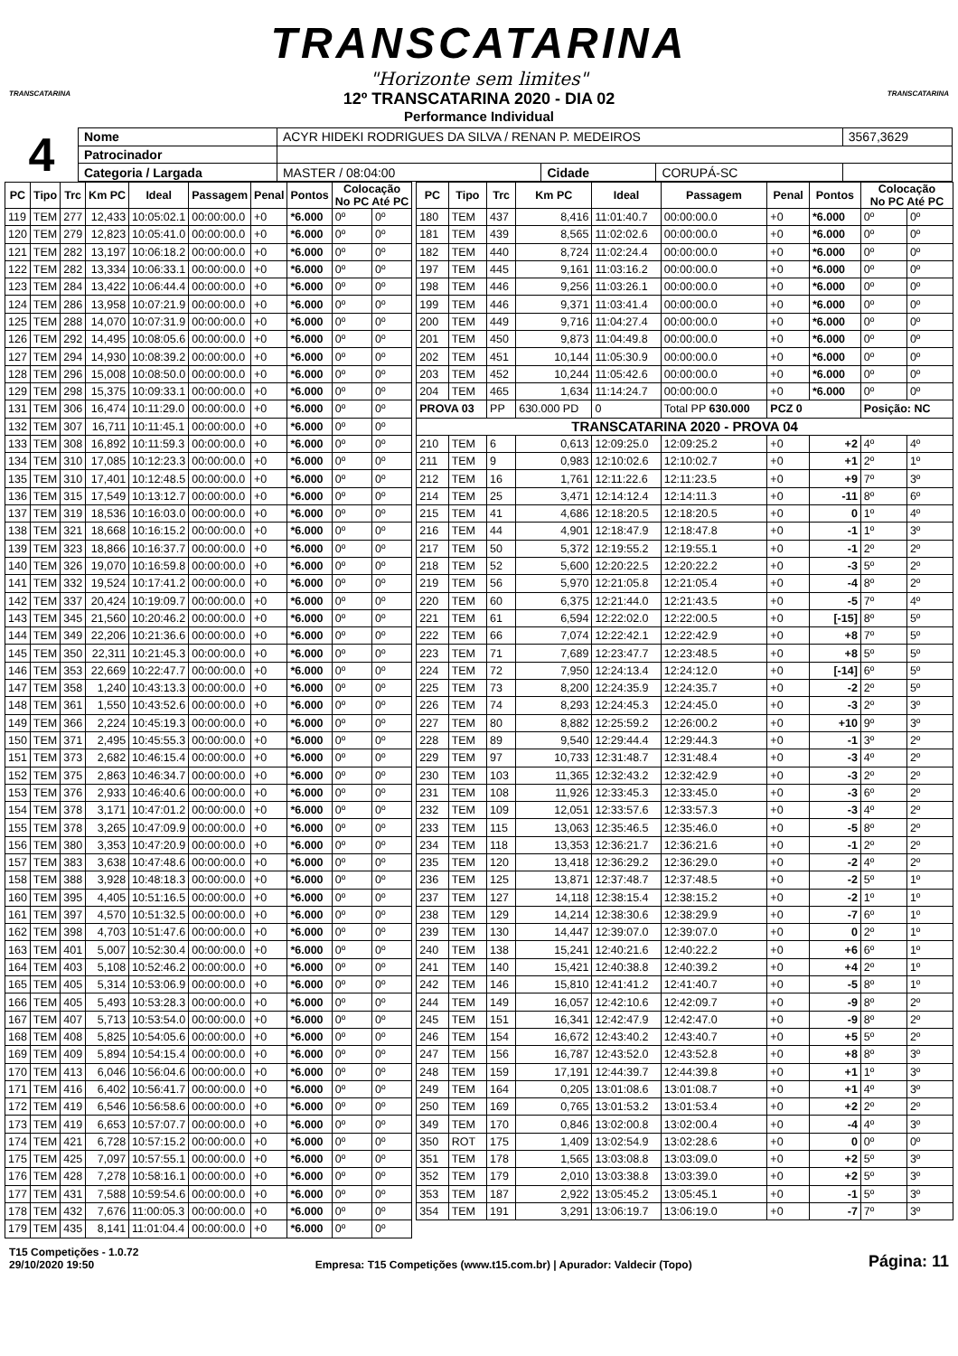TRANSCATARINA
"Horizonte sem limites"
TRANSCATARINA
12º TRANSCATARINA 2020 - DIA 02
Performance Individual
TRANSCATARINA
4
| Nome | ACYR HIDEKI RODRIGUES DA SILVA / RENAN P. MEDEIROS | | | 3567,3629 |
| Patrocinador | | | | |
| Categoria / Largada | MASTER / 08:04:00 | Cidade | CORUPÁ-SC | |
| PC | Tipo | Trc | Km PC | Ideal | Passagem | Penal | Pontos | Colocação No PC Até PC | |
| --- | --- | --- | --- | --- | --- | --- | --- | --- | --- |
| 119 | TEM | 277 | 12,433 | 10:05:02.1 | 00:00:00.0 | +0 | *6.000 | 0º | 0º |
| 120 | TEM | 279 | 12,823 | 10:05:41.0 | 00:00:00.0 | +0 | *6.000 | 0º | 0º |
| 121 | TEM | 282 | 13,197 | 10:06:18.2 | 00:00:00.0 | +0 | *6.000 | 0º | 0º |
| 122 | TEM | 282 | 13,334 | 10:06:33.1 | 00:00:00.0 | +0 | *6.000 | 0º | 0º |
| 123 | TEM | 284 | 13,422 | 10:06:44.4 | 00:00:00.0 | +0 | *6.000 | 0º | 0º |
| 124 | TEM | 286 | 13,958 | 10:07:21.9 | 00:00:00.0 | +0 | *6.000 | 0º | 0º |
| 125 | TEM | 288 | 14,070 | 10:07:31.9 | 00:00:00.0 | +0 | *6.000 | 0º | 0º |
| 126 | TEM | 292 | 14,495 | 10:08:05.6 | 00:00:00.0 | +0 | *6.000 | 0º | 0º |
| 127 | TEM | 294 | 14,930 | 10:08:39.2 | 00:00:00.0 | +0 | *6.000 | 0º | 0º |
| 128 | TEM | 296 | 15,008 | 10:08:50.0 | 00:00:00.0 | +0 | *6.000 | 0º | 0º |
| 129 | TEM | 298 | 15,375 | 10:09:33.1 | 00:00:00.0 | +0 | *6.000 | 0º | 0º |
| 131 | TEM | 306 | 16,474 | 10:11:29.0 | 00:00:00.0 | +0 | *6.000 | 0º | 0º |
| 132 | TEM | 307 | 16,711 | 10:11:45.1 | 00:00:00.0 | +0 | *6.000 | 0º | 0º |
| 133 | TEM | 308 | 16,892 | 10:11:59.3 | 00:00:00.0 | +0 | *6.000 | 0º | 0º |
| 134 | TEM | 310 | 17,085 | 10:12:23.3 | 00:00:00.0 | +0 | *6.000 | 0º | 0º |
| 135 | TEM | 310 | 17,401 | 10:12:48.5 | 00:00:00.0 | +0 | *6.000 | 0º | 0º |
| 136 | TEM | 315 | 17,549 | 10:13:12.7 | 00:00:00.0 | +0 | *6.000 | 0º | 0º |
| 137 | TEM | 319 | 18,536 | 10:16:03.0 | 00:00:00.0 | +0 | *6.000 | 0º | 0º |
| 138 | TEM | 321 | 18,668 | 10:16:15.2 | 00:00:00.0 | +0 | *6.000 | 0º | 0º |
| 139 | TEM | 323 | 18,866 | 10:16:37.7 | 00:00:00.0 | +0 | *6.000 | 0º | 0º |
| 140 | TEM | 326 | 19,070 | 10:16:59.8 | 00:00:00.0 | +0 | *6.000 | 0º | 0º |
| 141 | TEM | 332 | 19,524 | 10:17:41.2 | 00:00:00.0 | +0 | *6.000 | 0º | 0º |
| 142 | TEM | 337 | 20,424 | 10:19:09.7 | 00:00:00.0 | +0 | *6.000 | 0º | 0º |
| 143 | TEM | 345 | 21,560 | 10:20:46.2 | 00:00:00.0 | +0 | *6.000 | 0º | 0º |
| 144 | TEM | 349 | 22,206 | 10:21:36.6 | 00:00:00.0 | +0 | *6.000 | 0º | 0º |
| 145 | TEM | 350 | 22,311 | 10:21:45.3 | 00:00:00.0 | +0 | *6.000 | 0º | 0º |
| 146 | TEM | 353 | 22,669 | 10:22:47.7 | 00:00:00.0 | +0 | *6.000 | 0º | 0º |
| 147 | TEM | 358 | 1,240 | 10:43:13.3 | 00:00:00.0 | +0 | *6.000 | 0º | 0º |
| 148 | TEM | 361 | 1,550 | 10:43:52.6 | 00:00:00.0 | +0 | *6.000 | 0º | 0º |
| 149 | TEM | 366 | 2,224 | 10:45:19.3 | 00:00:00.0 | +0 | *6.000 | 0º | 0º |
| 150 | TEM | 371 | 2,495 | 10:45:55.3 | 00:00:00.0 | +0 | *6.000 | 0º | 0º |
| 151 | TEM | 373 | 2,682 | 10:46:15.4 | 00:00:00.0 | +0 | *6.000 | 0º | 0º |
| 152 | TEM | 375 | 2,863 | 10:46:34.7 | 00:00:00.0 | +0 | *6.000 | 0º | 0º |
| 153 | TEM | 376 | 2,933 | 10:46:40.6 | 00:00:00.0 | +0 | *6.000 | 0º | 0º |
| 154 | TEM | 378 | 3,171 | 10:47:01.2 | 00:00:00.0 | +0 | *6.000 | 0º | 0º |
| 155 | TEM | 378 | 3,265 | 10:47:09.9 | 00:00:00.0 | +0 | *6.000 | 0º | 0º |
| 156 | TEM | 380 | 3,353 | 10:47:20.9 | 00:00:00.0 | +0 | *6.000 | 0º | 0º |
| 157 | TEM | 383 | 3,638 | 10:47:48.6 | 00:00:00.0 | +0 | *6.000 | 0º | 0º |
| 158 | TEM | 388 | 3,928 | 10:48:18.3 | 00:00:00.0 | +0 | *6.000 | 0º | 0º |
| 160 | TEM | 395 | 4,405 | 10:51:16.5 | 00:00:00.0 | +0 | *6.000 | 0º | 0º |
| 161 | TEM | 397 | 4,570 | 10:51:32.5 | 00:00:00.0 | +0 | *6.000 | 0º | 0º |
| 162 | TEM | 398 | 4,703 | 10:51:47.6 | 00:00:00.0 | +0 | *6.000 | 0º | 0º |
| 163 | TEM | 401 | 5,007 | 10:52:30.4 | 00:00:00.0 | +0 | *6.000 | 0º | 0º |
| 164 | TEM | 403 | 5,108 | 10:52:46.2 | 00:00:00.0 | +0 | *6.000 | 0º | 0º |
| 165 | TEM | 405 | 5,314 | 10:53:06.9 | 00:00:00.0 | +0 | *6.000 | 0º | 0º |
| 166 | TEM | 405 | 5,493 | 10:53:28.3 | 00:00:00.0 | +0 | *6.000 | 0º | 0º |
| 167 | TEM | 407 | 5,713 | 10:53:54.0 | 00:00:00.0 | +0 | *6.000 | 0º | 0º |
| 168 | TEM | 408 | 5,825 | 10:54:05.6 | 00:00:00.0 | +0 | *6.000 | 0º | 0º |
| 169 | TEM | 409 | 5,894 | 10:54:15.4 | 00:00:00.0 | +0 | *6.000 | 0º | 0º |
| 170 | TEM | 413 | 6,046 | 10:56:04.6 | 00:00:00.0 | +0 | *6.000 | 0º | 0º |
| 171 | TEM | 416 | 6,402 | 10:56:41.7 | 00:00:00.0 | +0 | *6.000 | 0º | 0º |
| 172 | TEM | 419 | 6,546 | 10:56:58.6 | 00:00:00.0 | +0 | *6.000 | 0º | 0º |
| 173 | TEM | 419 | 6,653 | 10:57:07.7 | 00:00:00.0 | +0 | *6.000 | 0º | 0º |
| 174 | TEM | 421 | 6,728 | 10:57:15.2 | 00:00:00.0 | +0 | *6.000 | 0º | 0º |
| 175 | TEM | 425 | 7,097 | 10:57:55.1 | 00:00:00.0 | +0 | *6.000 | 0º | 0º |
| 176 | TEM | 428 | 7,278 | 10:58:16.1 | 00:00:00.0 | +0 | *6.000 | 0º | 0º |
| 177 | TEM | 431 | 7,588 | 10:59:54.6 | 00:00:00.0 | +0 | *6.000 | 0º | 0º |
| 178 | TEM | 432 | 7,676 | 11:00:05.3 | 00:00:00.0 | +0 | *6.000 | 0º | 0º |
| 179 | TEM | 435 | 8,141 | 11:01:04.4 | 00:00:00.0 | +0 | *6.000 | 0º | 0º |
| PC | Tipo | Trc | Km PC | Ideal | Passagem | Penal | Pontos | Colocação No PC Até PC | |
| --- | --- | --- | --- | --- | --- | --- | --- | --- | --- |
| 180 | TEM | 437 | 8,416 | 11:01:40.7 | 00:00:00.0 | +0 | *6.000 | 0º | 0º |
| 181 | TEM | 439 | 8,565 | 11:02:02.6 | 00:00:00.0 | +0 | *6.000 | 0º | 0º |
| 182 | TEM | 440 | 8,724 | 11:02:24.4 | 00:00:00.0 | +0 | *6.000 | 0º | 0º |
| 197 | TEM | 445 | 9,161 | 11:03:16.2 | 00:00:00.0 | +0 | *6.000 | 0º | 0º |
| 198 | TEM | 446 | 9,256 | 11:03:26.1 | 00:00:00.0 | +0 | *6.000 | 0º | 0º |
| 199 | TEM | 446 | 9,371 | 11:03:41.4 | 00:00:00.0 | +0 | *6.000 | 0º | 0º |
| 200 | TEM | 449 | 9,716 | 11:04:27.4 | 00:00:00.0 | +0 | *6.000 | 0º | 0º |
| 201 | TEM | 450 | 9,873 | 11:04:49.8 | 00:00:00.0 | +0 | *6.000 | 0º | 0º |
| 202 | TEM | 451 | 10,144 | 11:05:30.9 | 00:00:00.0 | +0 | *6.000 | 0º | 0º |
| 203 | TEM | 452 | 10,244 | 11:05:42.6 | 00:00:00.0 | +0 | *6.000 | 0º | 0º |
| 204 | TEM | 465 | 1,634 | 11:14:24.7 | 00:00:00.0 | +0 | *6.000 | 0º | 0º |
| PROVA 03 | | PP | 630.000 PD | 0 | Total PP 630.000 | PCZ 0 | | Posição: NC | |
| TRANSCATARINA 2020 - PROVA 04 | | | | | | | | | |
| 210 | TEM | 6 | 0,613 | 12:09:25.0 | 12:09:25.2 | +0 | +2 | 4º | 4º |
| 211 | TEM | 9 | 0,983 | 12:10:02.6 | 12:10:02.7 | +0 | +1 | 2º | 1º |
| 212 | TEM | 16 | 1,761 | 12:11:22.6 | 12:11:23.5 | +0 | +9 | 7º | 3º |
| 214 | TEM | 25 | 3,471 | 12:14:12.4 | 12:14:11.3 | +0 | -11 | 8º | 6º |
| 215 | TEM | 41 | 4,686 | 12:18:20.5 | 12:18:20.5 | +0 | 0 | 1º | 4º |
| 216 | TEM | 44 | 4,901 | 12:18:47.9 | 12:18:47.8 | +0 | -1 | 1º | 3º |
| 217 | TEM | 50 | 5,372 | 12:19:55.2 | 12:19:55.1 | +0 | -1 | 2º | 2º |
| 218 | TEM | 52 | 5,600 | 12:20:22.5 | 12:20:22.2 | +0 | -3 | 5º | 2º |
| 219 | TEM | 56 | 5,970 | 12:21:05.8 | 12:21:05.4 | +0 | -4 | 8º | 2º |
| 220 | TEM | 60 | 6,375 | 12:21:44.0 | 12:21:43.5 | +0 | -5 | 7º | 4º |
| 221 | TEM | 61 | 6,594 | 12:22:02.0 | 12:22:00.5 | +0 | [-15] | 8º | 5º |
| 222 | TEM | 66 | 7,074 | 12:22:42.1 | 12:22:42.9 | +0 | +8 | 7º | 5º |
| 223 | TEM | 71 | 7,689 | 12:23:47.7 | 12:23:48.5 | +0 | +8 | 5º | 5º |
| 224 | TEM | 72 | 7,950 | 12:24:13.4 | 12:24:12.0 | +0 | [-14] | 6º | 5º |
| 225 | TEM | 73 | 8,200 | 12:24:35.9 | 12:24:35.7 | +0 | -2 | 2º | 5º |
| 226 | TEM | 74 | 8,293 | 12:24:45.3 | 12:24:45.0 | +0 | -3 | 2º | 3º |
| 227 | TEM | 80 | 8,882 | 12:25:59.2 | 12:26:00.2 | +0 | +10 | 9º | 3º |
| 228 | TEM | 89 | 9,540 | 12:29:44.4 | 12:29:44.3 | +0 | -1 | 3º | 2º |
| 229 | TEM | 97 | 10,733 | 12:31:48.7 | 12:31:48.4 | +0 | -3 | 4º | 2º |
| 230 | TEM | 103 | 11,365 | 12:32:43.2 | 12:32:42.9 | +0 | -3 | 2º | 2º |
| 231 | TEM | 108 | 11,926 | 12:33:45.3 | 12:33:45.0 | +0 | -3 | 6º | 2º |
| 232 | TEM | 109 | 12,051 | 12:33:57.6 | 12:33:57.3 | +0 | -3 | 4º | 2º |
| 233 | TEM | 115 | 13,063 | 12:35:46.5 | 12:35:46.0 | +0 | -5 | 8º | 2º |
| 234 | TEM | 118 | 13,353 | 12:36:21.7 | 12:36:21.6 | +0 | -1 | 2º | 2º |
| 235 | TEM | 120 | 13,418 | 12:36:29.2 | 12:36:29.0 | +0 | -2 | 4º | 2º |
| 236 | TEM | 125 | 13,871 | 12:37:48.7 | 12:37:48.5 | +0 | -2 | 5º | 1º |
| 237 | TEM | 127 | 14,118 | 12:38:15.4 | 12:38:15.2 | +0 | -2 | 1º | 1º |
| 238 | TEM | 129 | 14,214 | 12:38:30.6 | 12:38:29.9 | +0 | -7 | 6º | 1º |
| 239 | TEM | 130 | 14,447 | 12:39:07.0 | 12:39:07.0 | +0 | 0 | 2º | 1º |
| 240 | TEM | 138 | 15,241 | 12:40:21.6 | 12:40:22.2 | +0 | +6 | 6º | 1º |
| 241 | TEM | 140 | 15,421 | 12:40:38.8 | 12:40:39.2 | +0 | +4 | 2º | 1º |
| 242 | TEM | 146 | 15,810 | 12:41:41.2 | 12:41:40.7 | +0 | -5 | 8º | 1º |
| 244 | TEM | 149 | 16,057 | 12:42:10.6 | 12:42:09.7 | +0 | -9 | 8º | 2º |
| 245 | TEM | 151 | 16,341 | 12:42:47.9 | 12:42:47.0 | +0 | -9 | 8º | 2º |
| 246 | TEM | 154 | 16,672 | 12:43:40.2 | 12:43:40.7 | +0 | +5 | 5º | 2º |
| 247 | TEM | 156 | 16,787 | 12:43:52.0 | 12:43:52.8 | +0 | +8 | 8º | 3º |
| 248 | TEM | 159 | 17,191 | 12:44:39.7 | 12:44:39.8 | +0 | +1 | 1º | 3º |
| 249 | TEM | 164 | 0,205 | 13:01:08.6 | 13:01:08.7 | +0 | +1 | 4º | 3º |
| 250 | TEM | 169 | 0,765 | 13:01:53.2 | 13:01:53.4 | +0 | +2 | 2º | 2º |
| 349 | TEM | 170 | 0,846 | 13:02:00.8 | 13:02:00.4 | +0 | -4 | 4º | 3º |
| 350 | ROT | 175 | 1,409 | 13:02:54.9 | 13:02:28.6 | +0 | 0 | 0º | 0º |
| 351 | TEM | 178 | 1,565 | 13:03:08.8 | 13:03:09.0 | +0 | +2 | 5º | 3º |
| 352 | TEM | 179 | 2,010 | 13:03:38.8 | 13:03:39.0 | +0 | +2 | 5º | 3º |
| 353 | TEM | 187 | 2,922 | 13:05:45.2 | 13:05:45.1 | +0 | -1 | 5º | 3º |
| 354 | TEM | 191 | 3,291 | 13:06:19.7 | 13:06:19.0 | +0 | -7 | 7º | 3º |
T15 Competições - 1.0.72
29/10/2020 19:50
Empresa: T15 Competições (www.t15.com.br) | Apurador: Valdecir (Topo)
Página: 11